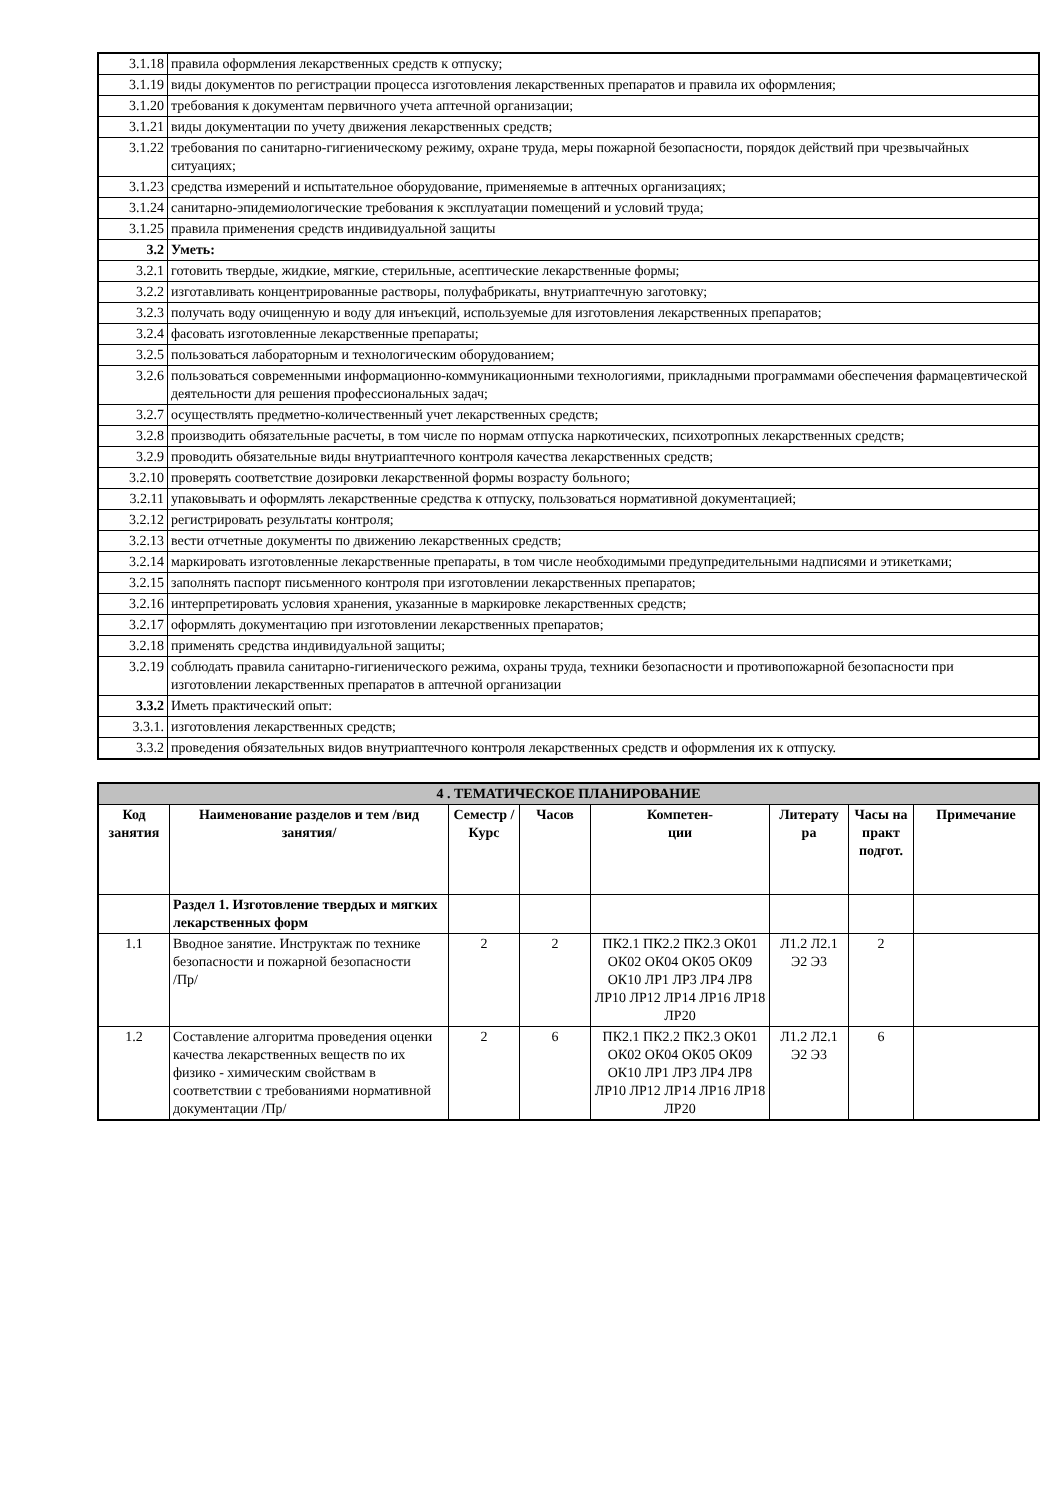| 3.1.18 | правила оформления лекарственных средств к отпуску; |
| 3.1.19 | виды документов по регистрации процесса изготовления лекарственных препаратов и правила их оформления; |
| 3.1.20 | требования к документам первичного учета аптечной организации; |
| 3.1.21 | виды документации по учету движения лекарственных средств; |
| 3.1.22 | требования по санитарно-гигиеническому режиму, охране труда, меры пожарной безопасности, порядок действий при чрезвычайных ситуациях; |
| 3.1.23 | средства измерений и испытательное оборудование, применяемые в аптечных организациях; |
| 3.1.24 | санитарно-эпидемиологические требования к эксплуатации помещений и условий труда; |
| 3.1.25 | правила применения средств индивидуальной защиты |
| 3.2 | Уметь: |
| 3.2.1 | готовить твердые, жидкие, мягкие, стерильные, асептические лекарственные формы; |
| 3.2.2 | изготавливать концентрированные растворы, полуфабрикаты, внутриаптечную заготовку; |
| 3.2.3 | получать воду очищенную и воду для инъекций, используемые для изготовления лекарственных препаратов; |
| 3.2.4 | фасовать изготовленные лекарственные препараты; |
| 3.2.5 | пользоваться лабораторным и технологическим оборудованием; |
| 3.2.6 | пользоваться современными информационно-коммуникационными технологиями, прикладными программами обеспечения фармацевтической деятельности для решения профессиональных задач; |
| 3.2.7 | осуществлять предметно-количественный учет лекарственных средств; |
| 3.2.8 | производить обязательные расчеты, в том числе по нормам отпуска наркотических, психотропных лекарственных средств; |
| 3.2.9 | проводить обязательные виды внутриаптечного контроля качества лекарственных средств; |
| 3.2.10 | проверять соответствие дозировки лекарственной формы возрасту больного; |
| 3.2.11 | упаковывать и оформлять лекарственные средства к отпуску, пользоваться нормативной документацией; |
| 3.2.12 | регистрировать результаты контроля; |
| 3.2.13 | вести отчетные документы по движению лекарственных средств; |
| 3.2.14 | маркировать изготовленные лекарственные препараты, в том числе необходимыми предупредительными надписями и этикетками; |
| 3.2.15 | заполнять паспорт письменного контроля при изготовлении лекарственных препаратов; |
| 3.2.16 | интерпретировать условия хранения, указанные в маркировке лекарственных средств; |
| 3.2.17 | оформлять документацию при изготовлении лекарственных препаратов; |
| 3.2.18 | применять средства индивидуальной защиты; |
| 3.2.19 | соблюдать правила санитарно-гигиенического режима, охраны труда, техники безопасности и противопожарной безопасности при изготовлении лекарственных препаратов в аптечной организации |
| 3.3.2 | Иметь практический опыт: |
| 3.3.1. | изготовления лекарственных средств; |
| 3.3.2 | проведения обязательных видов внутриаптечного контроля лекарственных средств и оформления их к отпуску. |
| 4 . ТЕМАТИЧЕСКОЕ ПЛАНИРОВАНИЕ | | | | | | | |
| --- | --- | --- | --- | --- | --- | --- | --- |
| Код занятия | Наименование разделов и тем /вид занятия/ | Семестр / Курс | Часов | Компетен- ции | Литерату ра | Часы на практ подгот. | Примечание |
| | Раздел 1. Изготовление твердых и мягких лекарственных форм | | | | | | |
| 1.1 | Вводное занятие. Инструктаж по технике безопасности и пожарной безопасности /Пр/ | 2 | 2 | ПК2.1 ПК2.2 ПК2.3 ОК01 ОК02 ОК04 ОК05 ОК09 ОК10 ЛР1 ЛР3 ЛР4 ЛР8 ЛР10 ЛР12 ЛР14 ЛР16 ЛР18 ЛР20 | Л1.2 Л2.1 Э2 Э3 | 2 | |
| 1.2 | Составление алгоритма проведения оценки качества лекарственных веществ по их физико - химическим свойствам в соответствии с требованиями нормативной документации /Пр/ | 2 | 6 | ПК2.1 ПК2.2 ПК2.3 ОК01 ОК02 ОК04 ОК05 ОК09 ОК10 ЛР1 ЛР3 ЛР4 ЛР8 ЛР10 ЛР12 ЛР14 ЛР16 ЛР18 ЛР20 | Л1.2 Л2.1 Э2 Э3 | 6 | |